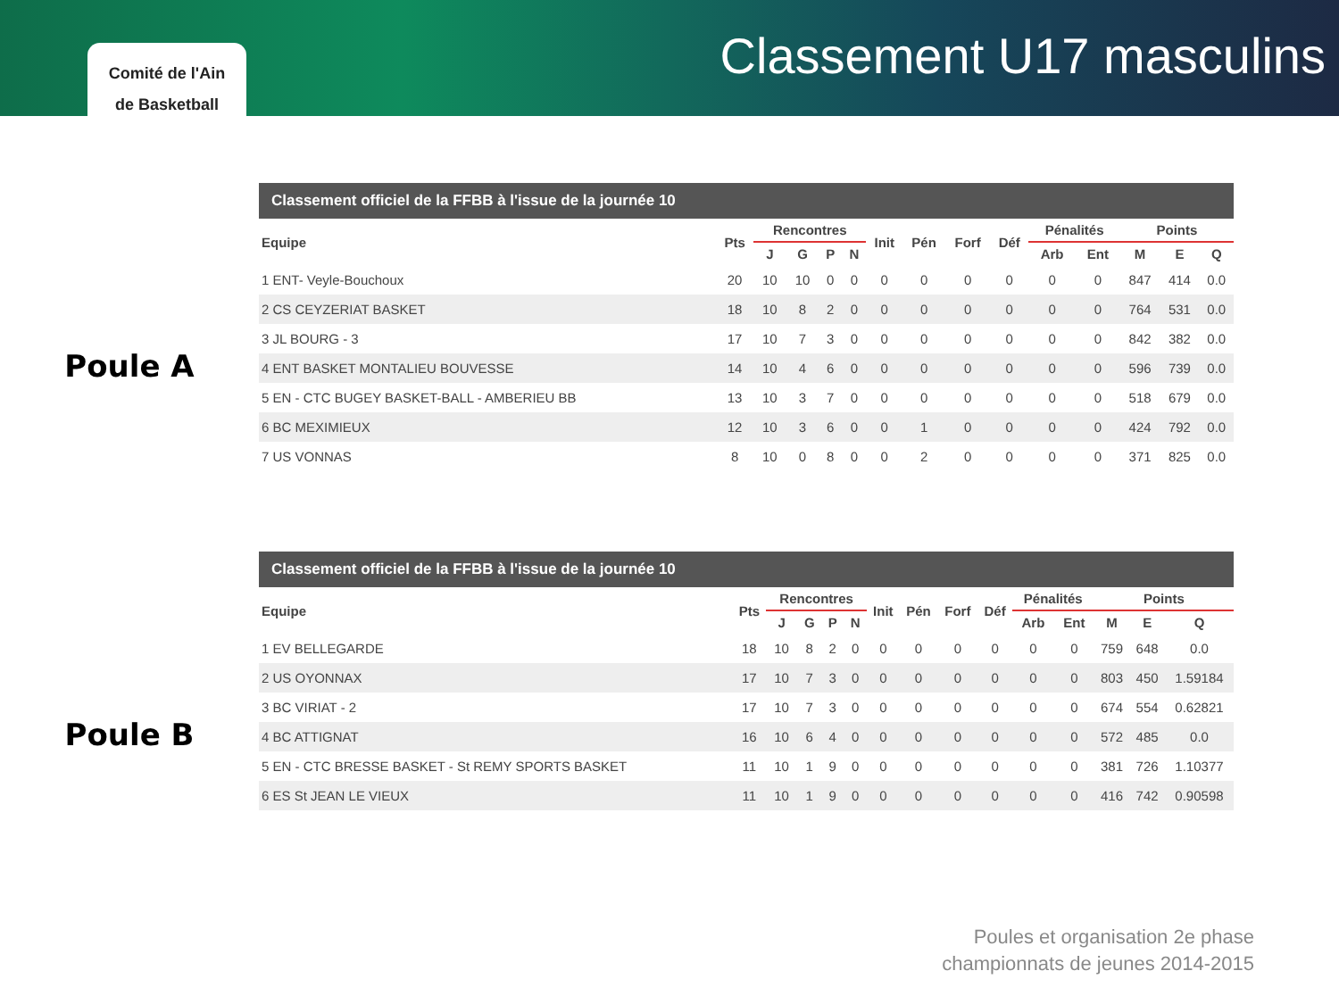Comité de l'Ain
de Basketball
Classement U17 masculins
Poule A
| Classement officiel de la FFBB à l'issue de la journée 10 | | | | | | | | | | | | | | |
| --- | --- | --- | --- | --- | --- | --- | --- | --- | --- | --- | --- | --- | --- | --- |
| Equipe | Pts | Rencontres | | | | Init | Pén | Forf | Déf | Pénalités | | Points | | |
| | | J | G | P | N | | | | | Arb | Ent | M | E | Q |
| 1 ENT- Veyle-Bouchoux | 20 | 10 | 10 | 0 | 0 | 0 | 0 | 0 | 0 | 0 | 0 | 847 | 414 | 0.0 |
| 2 CS CEYZERIAT BASKET | 18 | 10 | 8 | 2 | 0 | 0 | 0 | 0 | 0 | 0 | 0 | 764 | 531 | 0.0 |
| 3 JL BOURG - 3 | 17 | 10 | 7 | 3 | 0 | 0 | 0 | 0 | 0 | 0 | 0 | 842 | 382 | 0.0 |
| 4 ENT BASKET MONTALIEU BOUVESSE | 14 | 10 | 4 | 6 | 0 | 0 | 0 | 0 | 0 | 0 | 0 | 596 | 739 | 0.0 |
| 5 EN - CTC BUGEY BASKET-BALL - AMBERIEU BB | 13 | 10 | 3 | 7 | 0 | 0 | 0 | 0 | 0 | 0 | 0 | 518 | 679 | 0.0 |
| 6 BC MEXIMIEUX | 12 | 10 | 3 | 6 | 0 | 0 | 1 | 0 | 0 | 0 | 0 | 424 | 792 | 0.0 |
| 7 US VONNAS | 8 | 10 | 0 | 8 | 0 | 0 | 2 | 0 | 0 | 0 | 0 | 371 | 825 | 0.0 |
Poule B
| Classement officiel de la FFBB à l'issue de la journée 10 | | | | | | | | | | | | | | |
| --- | --- | --- | --- | --- | --- | --- | --- | --- | --- | --- | --- | --- | --- | --- |
| Equipe | Pts | Rencontres | | | | Init | Pén | Forf | Déf | Pénalités | | Points | | |
| | | J | G | P | N | | | | | Arb | Ent | M | E | Q |
| 1 EV BELLEGARDE | 18 | 10 | 8 | 2 | 0 | 0 | 0 | 0 | 0 | 0 | 0 | 759 | 648 | 0.0 |
| 2 US OYONNAX | 17 | 10 | 7 | 3 | 0 | 0 | 0 | 0 | 0 | 0 | 0 | 803 | 450 | 1.59184 |
| 3 BC VIRIAT - 2 | 17 | 10 | 7 | 3 | 0 | 0 | 0 | 0 | 0 | 0 | 0 | 674 | 554 | 0.62821 |
| 4 BC ATTIGNAT | 16 | 10 | 6 | 4 | 0 | 0 | 0 | 0 | 0 | 0 | 0 | 572 | 485 | 0.0 |
| 5 EN - CTC BRESSE BASKET - St REMY SPORTS BASKET | 11 | 10 | 1 | 9 | 0 | 0 | 0 | 0 | 0 | 0 | 0 | 381 | 726 | 1.10377 |
| 6 ES St JEAN LE VIEUX | 11 | 10 | 1 | 9 | 0 | 0 | 0 | 0 | 0 | 0 | 0 | 416 | 742 | 0.90598 |
Poules et organisation 2e phase
championnats de jeunes 2014-2015